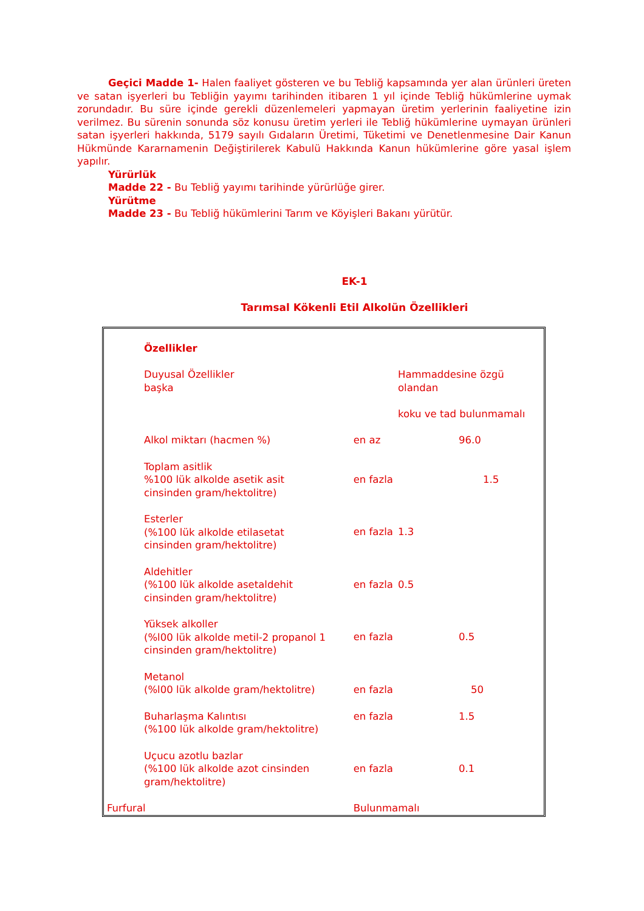Geçici Madde 1- Halen faaliyet gösteren ve bu Tebliğ kapsamında yer alan ürünleri üreten ve satan işyerleri bu Tebliğin yayımı tarihinden itibaren 1 yıl içinde Tebliğ hükümlerine uymak zorundadır. Bu süre içinde gerekli düzenlemeleri yapmayan üretim yerlerinin faaliyetine izin verilmez. Bu sürenin sonunda söz konusu üretim yerleri ile Tebliğ hükümlerine uymayan ürünleri satan işyerleri hakkında, 5179 sayılı Gıdaların Üretimi, Tüketimi ve Denetlenmesine Dair Kanun Hükmünde Kararnamenin Değiştirilerek Kabulü Hakkında Kanun hükümlerine göre yasal işlem yapılır.
Yürürlük
Madde 22 - Bu Tebliğ yayımı tarihinde yürürlüğe girer.
Yürütme
Madde 23 - Bu Tebliğ hükümlerini Tarım ve Köyişleri Bakanı yürütür.
EK-1
Tarımsal Kökenli Etil Alkolün Özellikleri
| Özellikler | | |
| Duyusal Özellikler başka | | Hammaddesine özgü olandan koku ve tad bulunmamalı |
| Alkol miktarı (hacmen %) | en az | 96.0 |
| Toplam asitlik %100 lük alkolde asetik asit cinsinden gram/hektolitre) | en fazla | 1.5 |
| Esterler (%100 lük alkolde etilasetat cinsinden gram/hektolitre) | en fazla | 1.3 |
| Aldehitler (%100 lük alkolde asetaldehit cinsinden gram/hektolitre) | en fazla | 0.5 |
| Yüksek alkoller (%l00 lük alkolde metil-2 propanol 1 cinsinden gram/hektolitre) | en fazla | 0.5 |
| Metanol (%l00 lük alkolde gram/hektolitre) | en fazla | 50 |
| Buharlaşma Kalıntısı (%100 lük alkolde gram/hektolitre) | en fazla | 1.5 |
| Uçucu azotlu bazlar (%100 lük alkolde azot cinsinden gram/hektolitre) | en fazla | 0.1 |
| Furfural | Bulunmamalı | |